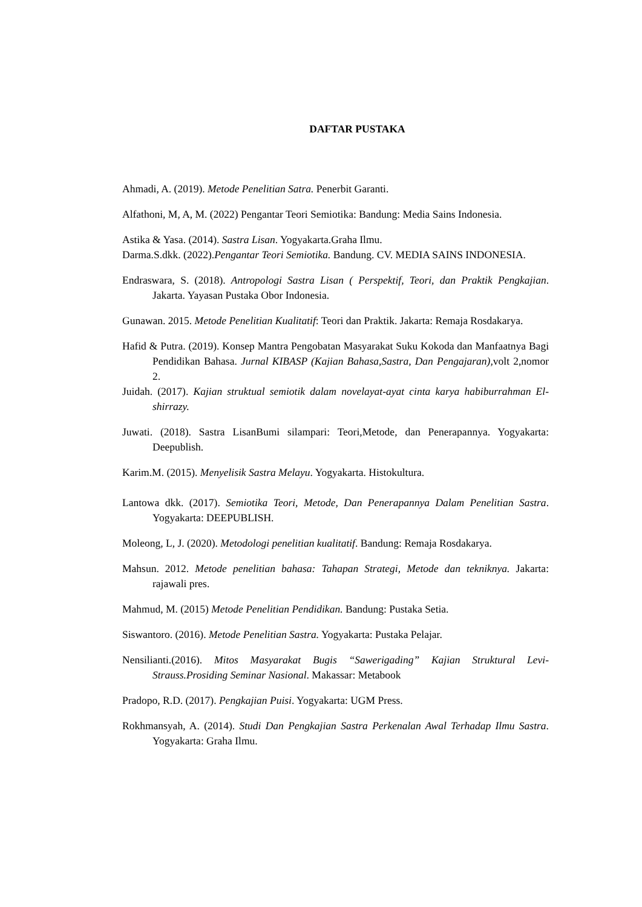DAFTAR PUSTAKA
Ahmadi, A. (2019). Metode Penelitian Satra. Penerbit Garanti.
Alfathoni, M, A, M. (2022) Pengantar Teori Semiotika: Bandung: Media Sains Indonesia.
Astika & Yasa. (2014). Sastra Lisan. Yogyakarta.Graha Ilmu.
Darma.S.dkk. (2022).Pengantar Teori Semiotika. Bandung. CV. MEDIA SAINS INDONESIA.
Endraswara, S. (2018). Antropologi Sastra Lisan ( Perspektif, Teori, dan Praktik Pengkajian. Jakarta. Yayasan Pustaka Obor Indonesia.
Gunawan. 2015. Metode Penelitian Kualitatif: Teori dan Praktik. Jakarta: Remaja Rosdakarya.
Hafid & Putra. (2019). Konsep Mantra Pengobatan Masyarakat Suku Kokoda dan Manfaatnya Bagi Pendidikan Bahasa. Jurnal KIBASP (Kajian Bahasa,Sastra, Dan Pengajaran), volt 2,nomor 2.
Juidah. (2017). Kajian struktual semiotik dalam novelayat-ayat cinta karya habiburrahman El-shirrazy.
Juwati. (2018). Sastra LisanBumi silampari: Teori,Metode, dan Penerapannya. Yogyakarta: Deepublish.
Karim.M. (2015). Menyelisik Sastra Melayu. Yogyakarta. Histokultura.
Lantowa dkk. (2017). Semiotika Teori, Metode, Dan Penerapannya Dalam Penelitian Sastra. Yogyakarta: DEEPUBLISH.
Moleong, L, J. (2020). Metodologi penelitian kualitatif. Bandung: Remaja Rosdakarya.
Mahsun. 2012. Metode penelitian bahasa: Tahapan Strategi, Metode dan tekniknya. Jakarta: rajawali pres.
Mahmud, M. (2015) Metode Penelitian Pendidikan. Bandung: Pustaka Setia.
Siswantoro. (2016). Metode Penelitian Sastra. Yogyakarta: Pustaka Pelajar.
Nensilianti.(2016). Mitos Masyarakat Bugis “Sawerigading” Kajian Struktural Levi-Strauss.Prosiding Seminar Nasional. Makassar: Metabook
Pradopo, R.D. (2017). Pengkajian Puisi. Yogyakarta: UGM Press.
Rokhmansyah, A. (2014). Studi Dan Pengkajian Sastra Perkenalan Awal Terhadap Ilmu Sastra. Yogyakarta: Graha Ilmu.